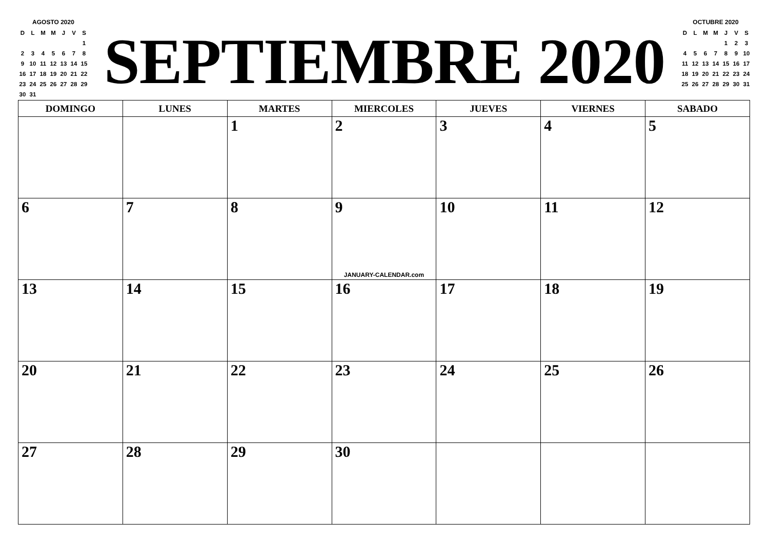AGOSTO 2020
| D | L | M | M | J | V | S |
| | | | | | | 1 |
| 2 | 3 | 4 | 5 | 6 | 7 | 8 |
| 9 | 10 | 11 | 12 | 13 | 14 | 15 |
| 16 | 17 | 18 | 19 | 20 | 21 | 22 |
| 23 | 24 | 25 | 26 | 27 | 28 | 29 |
| 30 | 31 | | | | | |
SEPTIEMBRE 2020
OCTUBRE 2020
| D | L | M | M | J | V | S |
| | | | | 1 | 2 | 3 |
| 4 | 5 | 6 | 7 | 8 | 9 | 10 |
| 11 | 12 | 13 | 14 | 15 | 16 | 17 |
| 18 | 19 | 20 | 21 | 22 | 23 | 24 |
| 25 | 26 | 27 | 28 | 29 | 30 | 31 |
| DOMINGO | LUNES | MARTES | MIERCOLES | JUEVES | VIERNES | SABADO |
| --- | --- | --- | --- | --- | --- | --- |
| | | 1 | 2 | 3 | 4 | 5 |
| 6 | 7 | 8 | 9 JANUARY-CALENDAR.com | 10 | 11 | 12 |
| 13 | 14 | 15 | 16 | 17 | 18 | 19 |
| 20 | 21 | 22 | 23 | 24 | 25 | 26 |
| 27 | 28 | 29 | 30 | | | |